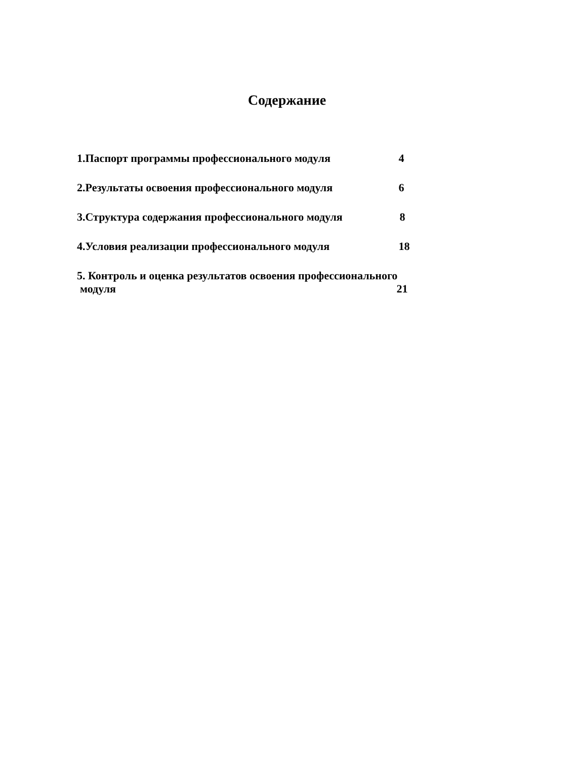Содержание
1.Паспорт программы профессионального модуля 4
2.Результаты освоения профессионального модуля 6
3.Структура содержания профессионального модуля 8
4.Условия реализации профессионального модуля 18
5. Контроль и оценка результатов освоения профессионального
модуля 21